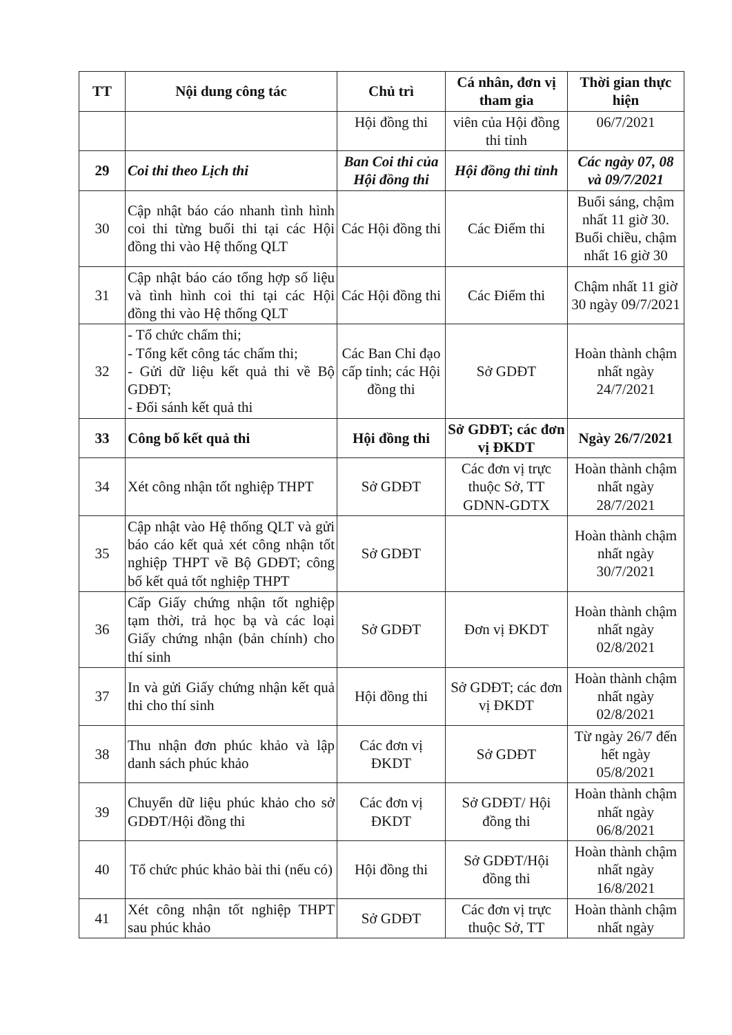| TT | Nội dung công tác | Chủ trì | Cá nhân, đơn vị tham gia | Thời gian thực hiện |
| --- | --- | --- | --- | --- |
| | | Hội đồng thi | viên của Hội đồng thi tỉnh | 06/7/2021 |
| 29 | Coi thi theo Lịch thi | Ban Coi thi của Hội đồng thi | Hội đồng thi tỉnh | Các ngày 07, 08 và 09/7/2021 |
| 30 | Cập nhật báo cáo nhanh tình hình coi thi từng buổi thi tại các Hội đồng thi vào Hệ thống QLT | Các Hội đồng thi | Các Điểm thi | Buổi sáng, chậm nhất 11 giờ 30. Buổi chiều, chậm nhất 16 giờ 30 |
| 31 | Cập nhật báo cáo tổng hợp số liệu và tình hình coi thi tại các Hội đồng thi vào Hệ thống QLT | Các Hội đồng thi | Các Điểm thi | Chậm nhất 11 giờ 30 ngày 09/7/2021 |
| 32 | - Tổ chức chấm thi; - Tổng kết công tác chấm thi; - Gửi dữ liệu kết quả thi về Bộ GDĐT; - Đối sánh kết quả thi | Các Ban Chỉ đạo cấp tỉnh; các Hội đồng thi | Sở GDĐT | Hoàn thành chậm nhất ngày 24/7/2021 |
| 33 | Công bố kết quả thi | Hội đồng thi | Sở GDĐT; các đơn vị ĐKDT | Ngày 26/7/2021 |
| 34 | Xét công nhận tốt nghiệp THPT | Sở GDĐT | Các đơn vị trực thuộc Sở, TT GDNN-GDTX | Hoàn thành chậm nhất ngày 28/7/2021 |
| 35 | Cập nhật vào Hệ thống QLT và gửi báo cáo kết quả xét công nhận tốt nghiệp THPT về Bộ GDĐT; công bố kết quả tốt nghiệp THPT | Sở GDĐT | | Hoàn thành chậm nhất ngày 30/7/2021 |
| 36 | Cấp Giấy chứng nhận tốt nghiệp tạm thời, trả học bạ và các loại Giấy chứng nhận (bản chính) cho thí sinh | Sở GDĐT | Đơn vị ĐKDT | Hoàn thành chậm nhất ngày 02/8/2021 |
| 37 | In và gửi Giấy chứng nhận kết quả thi cho thí sinh | Hội đồng thi | Sở GDĐT; các đơn vị ĐKDT | Hoàn thành chậm nhất ngày 02/8/2021 |
| 38 | Thu nhận đơn phúc khảo và lập danh sách phúc khảo | Các đơn vị ĐKDT | Sở GDĐT | Từ ngày 26/7 đến hết ngày 05/8/2021 |
| 39 | Chuyển dữ liệu phúc khảo cho sở GDĐT/Hội đồng thi | Các đơn vị ĐKDT | Sở GDĐT/ Hội đồng thi | Hoàn thành chậm nhất ngày 06/8/2021 |
| 40 | Tổ chức phúc khảo bài thi (nếu có) | Hội đồng thi | Sở GDĐT/Hội đồng thi | Hoàn thành chậm nhất ngày 16/8/2021 |
| 41 | Xét công nhận tốt nghiệp THPT sau phúc khảo | Sở GDĐT | Các đơn vị trực thuộc Sở, TT | Hoàn thành chậm nhất ngày |